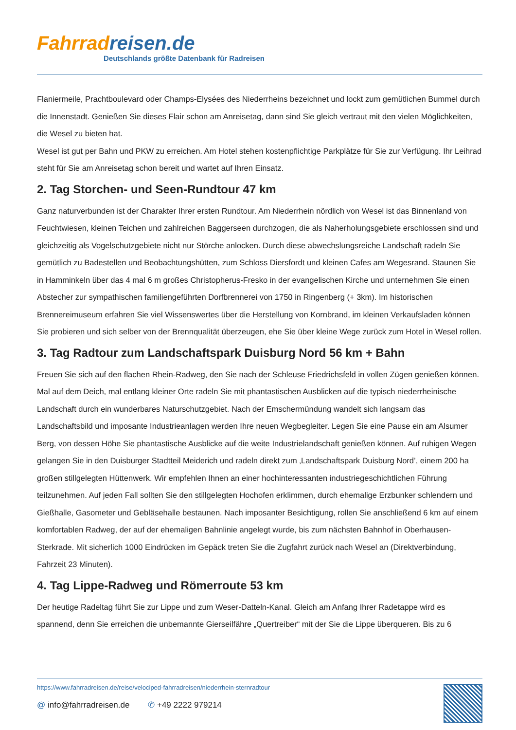Fahrradreisen.de
Deutschlands größte Datenbank für Radreisen
Flaniermeile, Prachtboulevard oder Champs-Elysées des Niederrheins bezeichnet und lockt zum gemütlichen Bummel durch die Innenstadt. Genießen Sie dieses Flair schon am Anreisetag, dann sind Sie gleich vertraut mit den vielen Möglichkeiten, die Wesel zu bieten hat.
Wesel ist gut per Bahn und PKW zu erreichen. Am Hotel stehen kostenpflichtige Parkplätze für Sie zur Verfügung. Ihr Leihrad steht für Sie am Anreisetag schon bereit und wartet auf Ihren Einsatz.
2. Tag Storchen- und Seen-Rundtour 47 km
Ganz naturverbunden ist der Charakter Ihrer ersten Rundtour. Am Niederrhein nördlich von Wesel ist das Binnenland von Feuchtwiesen, kleinen Teichen und zahlreichen Baggerseen durchzogen, die als Naherholungsgebiete erschlossen sind und gleichzeitig als Vogelschutzgebiete nicht nur Störche anlocken. Durch diese abwechslungsreiche Landschaft radeln Sie gemütlich zu Badestellen und Beobachtungshütten, zum Schloss Diersfordt und kleinen Cafes am Wegesrand. Staunen Sie in Hamminkeln über das 4 mal 6 m großes Christopherus-Fresko in der evangelischen Kirche und unternehmen Sie einen Abstecher zur sympathischen familiengeführten Dorfbrennerei von 1750 in Ringenberg (+ 3km). Im historischen Brennereimuseum erfahren Sie viel Wissenswertes über die Herstellung von Kornbrand, im kleinen Verkaufsladen können Sie probieren und sich selber von der Brennqualität überzeugen, ehe Sie über kleine Wege zurück zum Hotel in Wesel rollen.
3. Tag Radtour zum Landschaftspark Duisburg Nord 56 km + Bahn
Freuen Sie sich auf den flachen Rhein-Radweg, den Sie nach der Schleuse Friedrichsfeld in vollen Zügen genießen können. Mal auf dem Deich, mal entlang kleiner Orte radeln Sie mit phantastischen Ausblicken auf die typisch niederrheinische Landschaft durch ein wunderbares Naturschutzgebiet. Nach der Emschermündung wandelt sich langsam das Landschaftsbild und imposante Industrieanlagen werden Ihre neuen Wegbegleiter. Legen Sie eine Pause ein am Alsumer Berg, von dessen Höhe Sie phantastische Ausblicke auf die weite Industrielandschaft genießen können. Auf ruhigen Wegen gelangen Sie in den Duisburger Stadtteil Meiderich und radeln direkt zum ‚Landschaftspark Duisburg Nord’, einem 200 ha großen stillgelegten Hüttenwerk. Wir empfehlen Ihnen an einer hochinteressanten industriegeschichtlichen Führung teilzunehmen. Auf jeden Fall sollten Sie den stillgelegten Hochofen erklimmen, durch ehemalige Erzbunker schlendern und Gießhalle, Gasometer und Gebläsehalle bestaunen. Nach imposanter Besichtigung, rollen Sie anschließend 6 km auf einem komfortablen Radweg, der auf der ehemaligen Bahnlinie angelegt wurde, bis zum nächsten Bahnhof in Oberhausen-Sterkrade. Mit sicherlich 1000 Eindrücken im Gepäck treten Sie die Zugfahrt zurück nach Wesel an (Direktverbindung, Fahrzeit 23 Minuten).
4. Tag Lippe-Radweg und Römerroute 53 km
Der heutige Radeltag führt Sie zur Lippe und zum Weser-Datteln-Kanal. Gleich am Anfang Ihrer Radetappe wird es spannend, denn Sie erreichen die unbemannte Gierseilfähre „Quertreiber“ mit der Sie die Lippe überqueren. Bis zu 6
https://www.fahrradreisen.de/reise/velociped-fahrradreisen/niederrhein-sternradtour
@ info@fahrradreisen.de ✆ +49 2222 979214